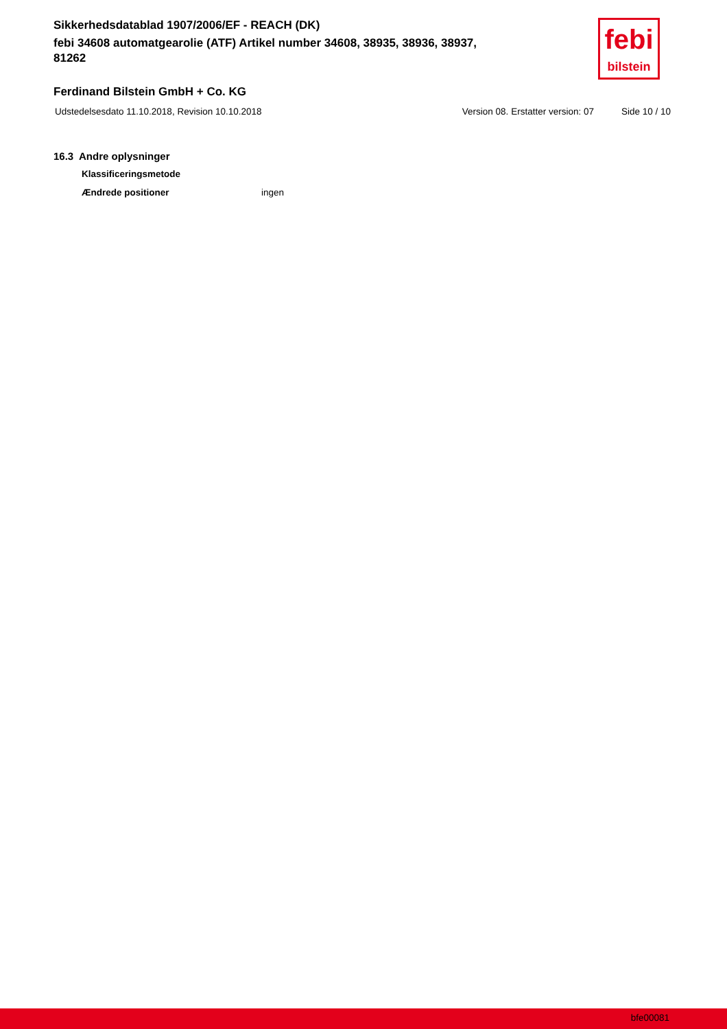Sikkerhedsdatablad 1907/2006/EF - REACH (DK)
febi 34608 automatgearolie (ATF) Artikel number 34608, 38935, 38936, 38937, 81262
febi
bilstein
Ferdinand Bilstein GmbH + Co. KG
Udstedelsesdato 11.10.2018, Revision 10.10.2018 Version 08. Erstatter version: 07 Side 10 / 10
16.3 Andre oplysninger
Klassificeringsmetode
Ændrede positioner ingen
bfe00081